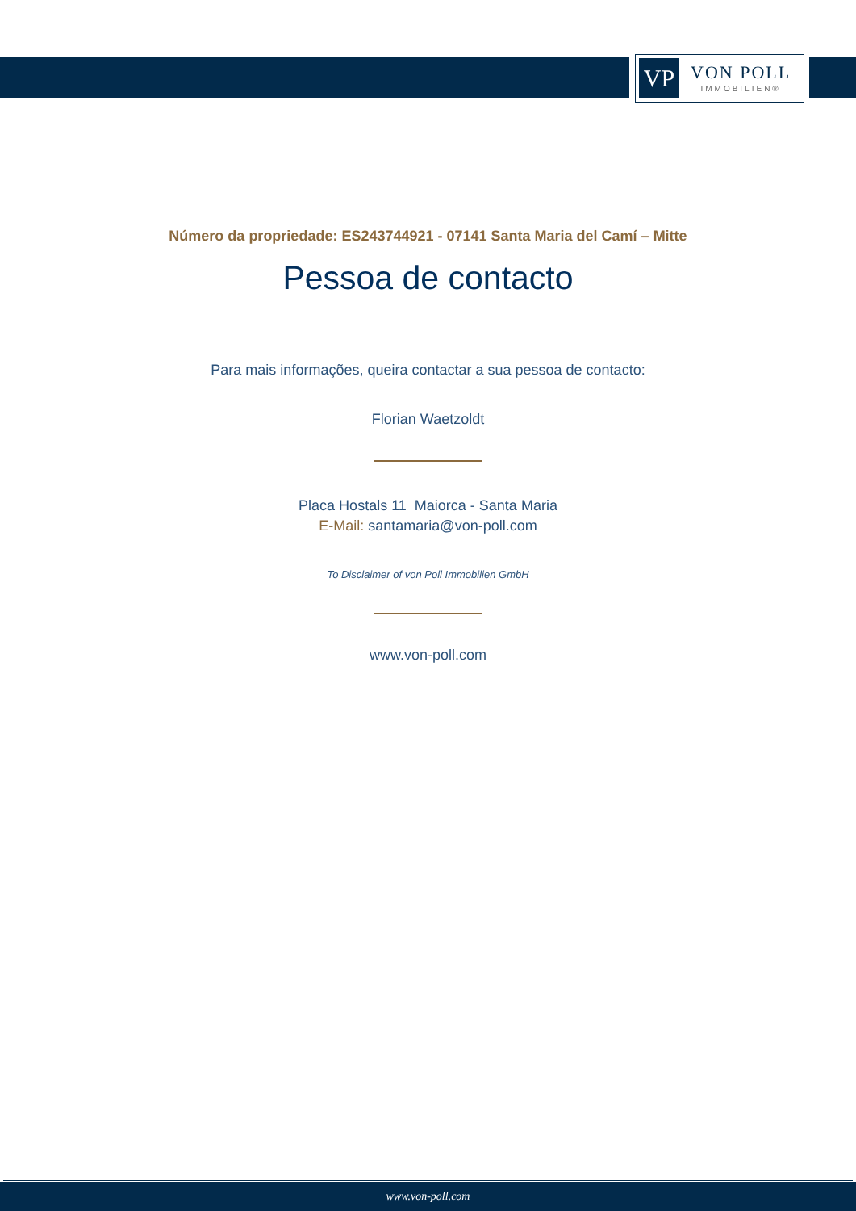VP
VON POLL
IMMOBILIEN®
Número da propriedade: ES243744921 - 07141 Santa Maria del Camí – Mitte
Pessoa de contacto
Para mais informações, queira contactar a sua pessoa de contacto:
Florian Waetzoldt
Placa Hostals 11 Maiorca - Santa Maria
E-Mail: santamaria@von-poll.com
To Disclaimer of von Poll Immobilien GmbH
www.von-poll.com
www.von-poll.com